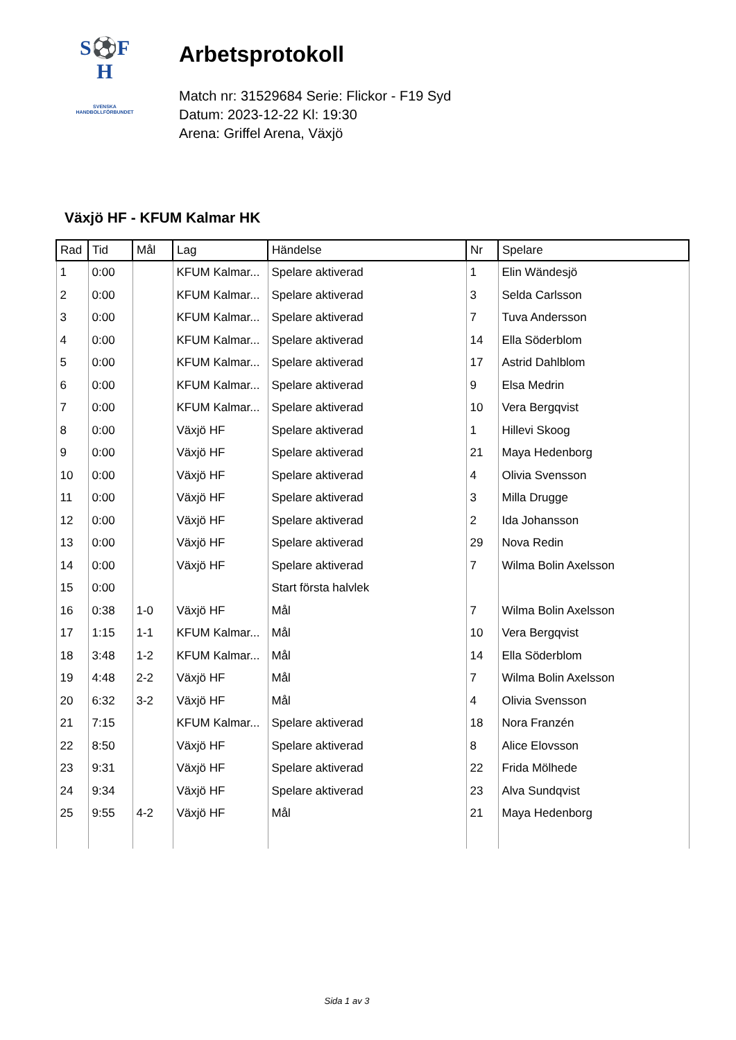S⚽F
H
SVENSKA
HANDBOLLFÖRBUNDET
Arbetsprotokoll
Match nr: 31529684 Serie: Flickor - F19 Syd
Datum: 2023-12-22 Kl: 19:30
Arena: Griffel Arena, Växjö
Växjö HF - KFUM Kalmar HK
| Rad | Tid | Mål | Lag | Händelse | Nr | Spelare |
| --- | --- | --- | --- | --- | --- | --- |
| 1 | 0:00 | | KFUM Kalmar... | Spelare aktiverad | 1 | Elin Wändesjö |
| 2 | 0:00 | | KFUM Kalmar... | Spelare aktiverad | 3 | Selda Carlsson |
| 3 | 0:00 | | KFUM Kalmar... | Spelare aktiverad | 7 | Tuva Andersson |
| 4 | 0:00 | | KFUM Kalmar... | Spelare aktiverad | 14 | Ella Söderblom |
| 5 | 0:00 | | KFUM Kalmar... | Spelare aktiverad | 17 | Astrid Dahlblom |
| 6 | 0:00 | | KFUM Kalmar... | Spelare aktiverad | 9 | Elsa Medrin |
| 7 | 0:00 | | KFUM Kalmar... | Spelare aktiverad | 10 | Vera Bergqvist |
| 8 | 0:00 | | Växjö HF | Spelare aktiverad | 1 | Hillevi Skoog |
| 9 | 0:00 | | Växjö HF | Spelare aktiverad | 21 | Maya Hedenborg |
| 10 | 0:00 | | Växjö HF | Spelare aktiverad | 4 | Olivia Svensson |
| 11 | 0:00 | | Växjö HF | Spelare aktiverad | 3 | Milla Drugge |
| 12 | 0:00 | | Växjö HF | Spelare aktiverad | 2 | Ida Johansson |
| 13 | 0:00 | | Växjö HF | Spelare aktiverad | 29 | Nova Redin |
| 14 | 0:00 | | Växjö HF | Spelare aktiverad | 7 | Wilma Bolin Axelsson |
| 15 | 0:00 | | | Start första halvlek | | |
| 16 | 0:38 | 1-0 | Växjö HF | Mål | 7 | Wilma Bolin Axelsson |
| 17 | 1:15 | 1-1 | KFUM Kalmar... | Mål | 10 | Vera Bergqvist |
| 18 | 3:48 | 1-2 | KFUM Kalmar... | Mål | 14 | Ella Söderblom |
| 19 | 4:48 | 2-2 | Växjö HF | Mål | 7 | Wilma Bolin Axelsson |
| 20 | 6:32 | 3-2 | Växjö HF | Mål | 4 | Olivia Svensson |
| 21 | 7:15 | | KFUM Kalmar... | Spelare aktiverad | 18 | Nora Franzén |
| 22 | 8:50 | | Växjö HF | Spelare aktiverad | 8 | Alice Elovsson |
| 23 | 9:31 | | Växjö HF | Spelare aktiverad | 22 | Frida Mölhede |
| 24 | 9:34 | | Växjö HF | Spelare aktiverad | 23 | Alva Sundqvist |
| 25 | 9:55 | 4-2 | Växjö HF | Mål | 21 | Maya Hedenborg |
Sida 1 av 3